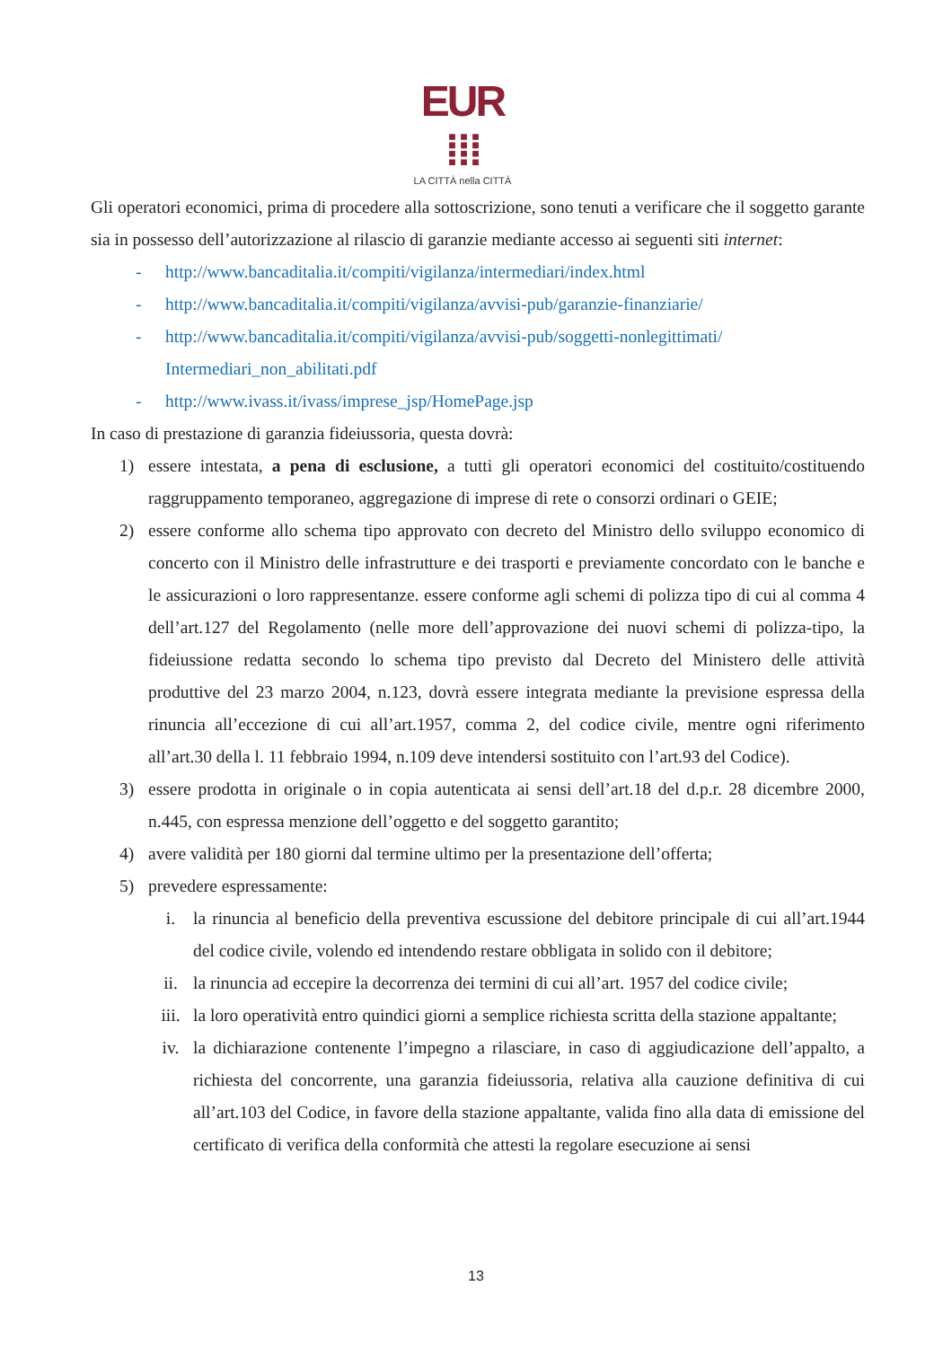EUR ⁞⁞⁞
LA CITTÀ nella CITTÀ
Gli operatori economici, prima di procedere alla sottoscrizione, sono tenuti a verificare che il soggetto garante sia in possesso dell’autorizzazione al rilascio di garanzie mediante accesso ai seguenti siti internet:
- http://www.bancaditalia.it/compiti/vigilanza/intermediari/index.html
- http://www.bancaditalia.it/compiti/vigilanza/avvisi-pub/garanzie-finanziarie/
- http://www.bancaditalia.it/compiti/vigilanza/avvisi-pub/soggetti-nonlegittimati/
Intermediari_non_abilitati.pdf
- http://www.ivass.it/ivass/imprese_jsp/HomePage.jsp
In caso di prestazione di garanzia fideiussoria, questa dovrà:
1) essere intestata, a pena di esclusione, a tutti gli operatori economici del costituito/costituendo raggruppamento temporaneo, aggregazione di imprese di rete o consorzi ordinari o GEIE;
2) essere conforme allo schema tipo approvato con decreto del Ministro dello sviluppo economico di concerto con il Ministro delle infrastrutture e dei trasporti e previamente concordato con le banche e le assicurazioni o loro rappresentanze. essere conforme agli schemi di polizza tipo di cui al comma 4 dell’art.127 del Regolamento (nelle more dell’approvazione dei nuovi schemi di polizza-tipo, la fideiussione redatta secondo lo schema tipo previsto dal Decreto del Ministero delle attività produttive del 23 marzo 2004, n.123, dovrà essere integrata mediante la previsione espressa della rinuncia all’eccezione di cui all’art.1957, comma 2, del codice civile, mentre ogni riferimento all’art.30 della l. 11 febbraio 1994, n.109 deve intendersi sostituito con l’art.93 del Codice).
3) essere prodotta in originale o in copia autenticata ai sensi dell’art.18 del d.p.r. 28 dicembre 2000, n.445, con espressa menzione dell’oggetto e del soggetto garantito;
4) avere validità per 180 giorni dal termine ultimo per la presentazione dell’offerta;
5) prevedere espressamente:
i. la rinuncia al beneficio della preventiva escussione del debitore principale di cui all’art.1944 del codice civile, volendo ed intendendo restare obbligata in solido con il debitore;
ii. la rinuncia ad eccepire la decorrenza dei termini di cui all’art. 1957 del codice civile;
iii. la loro operatività entro quindici giorni a semplice richiesta scritta della stazione appaltante;
iv. la dichiarazione contenente l’impegno a rilasciare, in caso di aggiudicazione dell’appalto, a richiesta del concorrente, una garanzia fideiussoria, relativa alla cauzione definitiva di cui all’art.103 del Codice, in favore della stazione appaltante, valida fino alla data di emissione del certificato di verifica della conformità che attesti la regolare esecuzione ai sensi
13